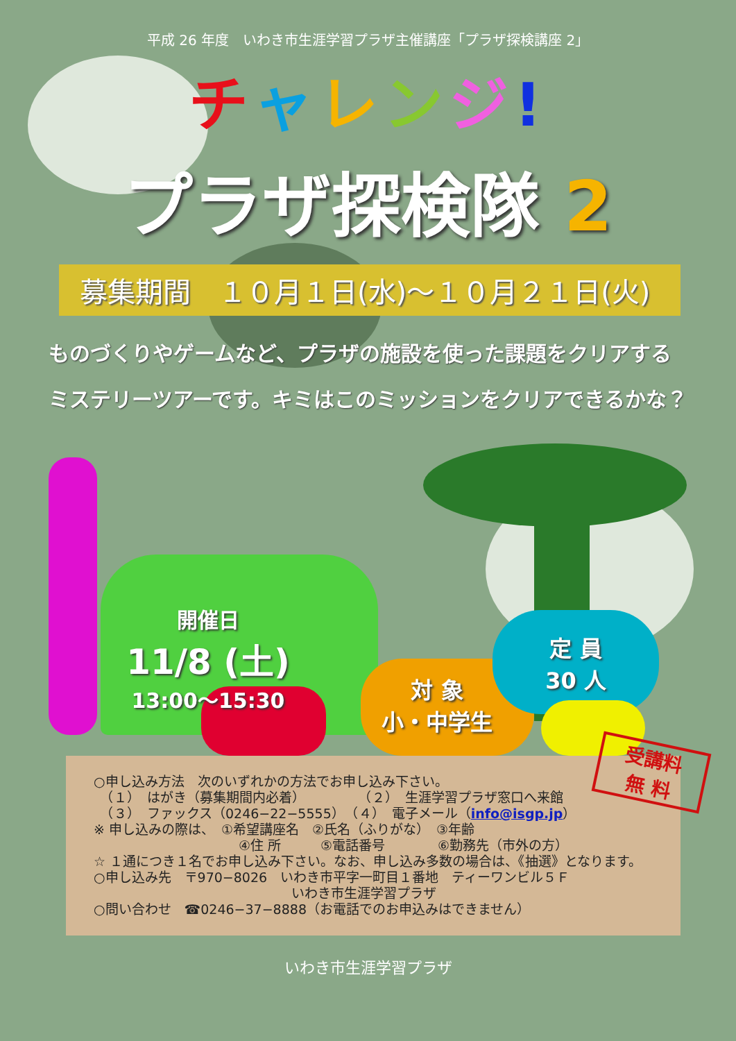平成 26 年度　いわき市生涯学習プラザ主催講座「プラザ探検講座 2」
チャレンジ!
プラザ探検隊 2
募集期間　１０月１日(水)～１０月２１日(火)
ものづくりやゲームなど、プラザの施設を使った課題をクリアする
ミステリーツアーです。キミはこのミッションをクリアできるかな？
開催日
11/8 (土)
13:00～15:30
対 象
小・中学生
定 員
30 人
受講料
無 料
○申し込み方法　次のいずれかの方法でお申し込み下さい。
　（１）　はがき（募集期間内必着）　　　　　（２）　生涯学習プラザ窓口へ来館
　（３）　ファックス（0246−22−5555）　（４）　電子メール（info@isgp.jp）
※ 申し込みの際は、　①希望講座名　②氏名（ふりがな）　③年齢
　　　　　　　　　　　④住 所　　　⑤電話番号　　　　⑥勤務先（市外の方）
☆ １通につき１名でお申し込み下さい。なお、申し込み多数の場合は、《抽選》となります。
○申し込み先　〒970−8026　いわき市平字一町目１番地　ティーワンビル５Ｆ
　　　　　　　　　　　　　　　いわき市生涯学習プラザ
○問い合わせ　☎0246−37−8888（お電話でのお申込みはできません）
いわき市生涯学習プラザ